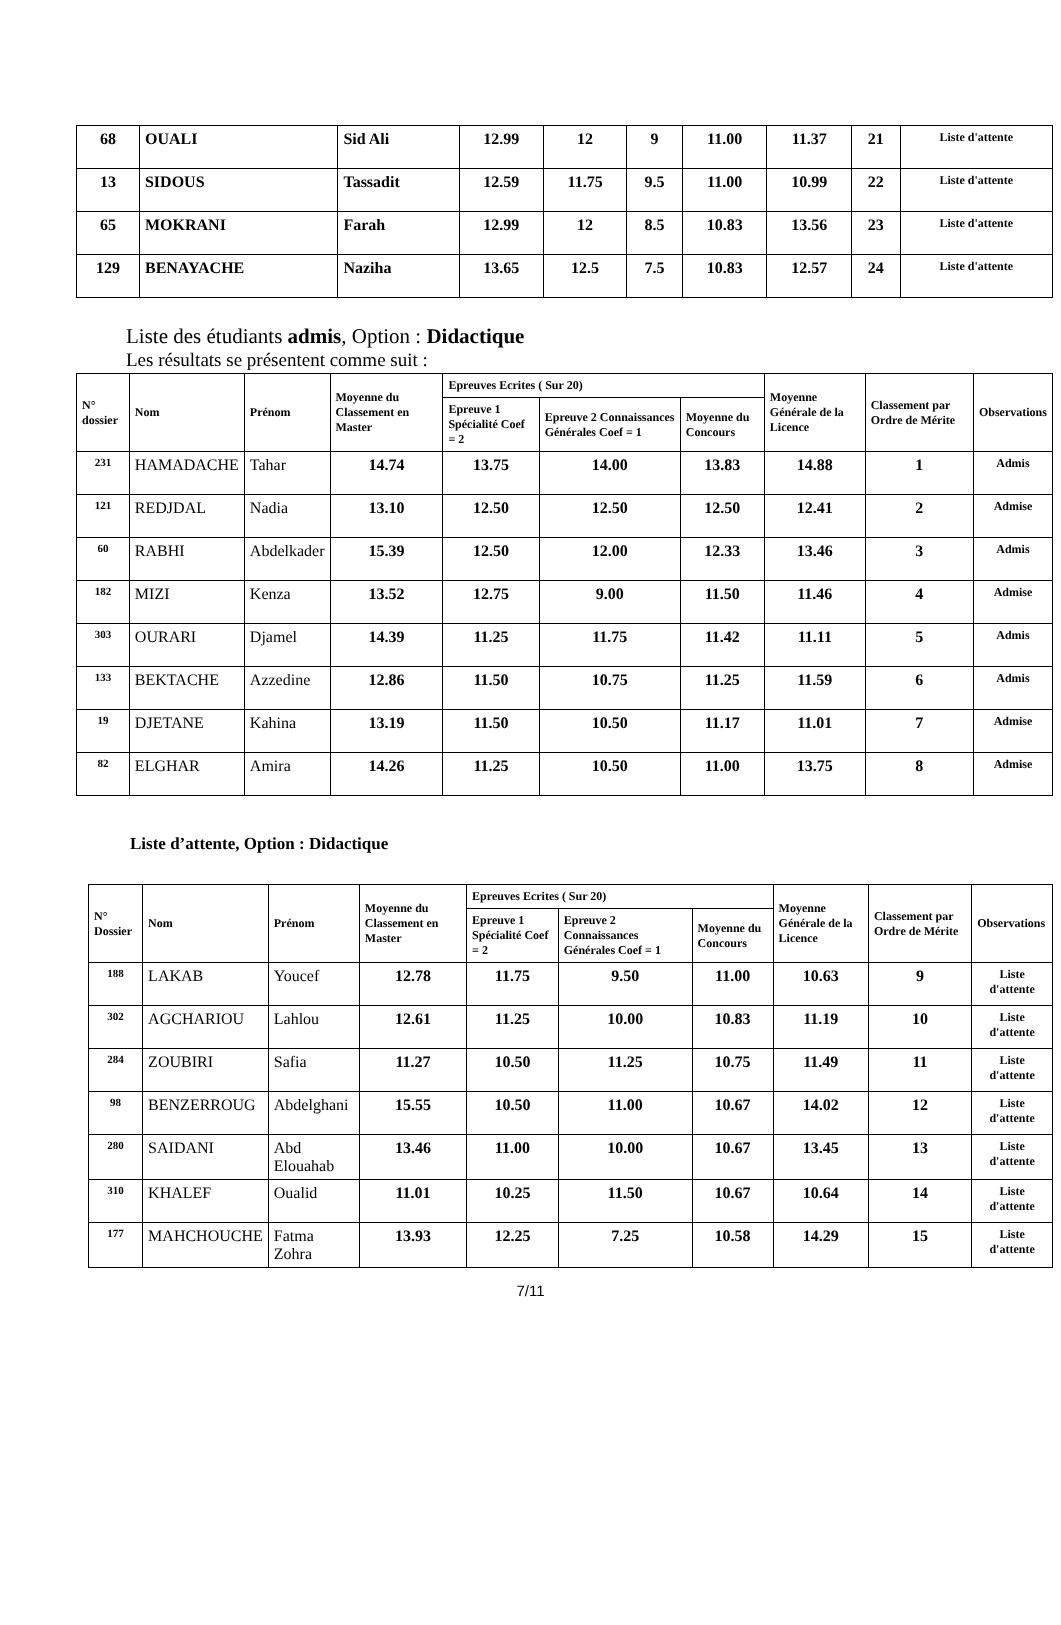| 68 | OUALI | Sid Ali | 12.99 | 12 | 9 | 11.00 | 11.37 | 21 | Liste d'attente |
| 13 | SIDOUS | Tassadit | 12.59 | 11.75 | 9.5 | 11.00 | 10.99 | 22 | Liste d'attente |
| 65 | MOKRANI | Farah | 12.99 | 12 | 8.5 | 10.83 | 13.56 | 23 | Liste d'attente |
| 129 | BENAYACHE | Naziha | 13.65 | 12.5 | 7.5 | 10.83 | 12.57 | 24 | Liste d'attente |
Liste des étudiants admis, Option : Didactique
Les résultats se présentent comme suit :
| N° dossier | Nom | Prénom | Moyenne du Classement en Master | Epreuves Ecrites ( Sur 20) | | | Moyenne Générale de la Licence | Classement par Ordre de Mérite | Observations |
| --- | --- | --- | --- | --- | --- | --- | --- | --- | --- |
| | | | | Epreuve 1 Spécialité Coef = 2 | Epreuve 2 Connaissances Générales Coef = 1 | Moyenne du Concours | | | |
| 231 | HAMADACHE | Tahar | 14.74 | 13.75 | 14.00 | 13.83 | 14.88 | 1 | Admis |
| 121 | REDJDAL | Nadia | 13.10 | 12.50 | 12.50 | 12.50 | 12.41 | 2 | Admise |
| 60 | RABHI | Abdelkader | 15.39 | 12.50 | 12.00 | 12.33 | 13.46 | 3 | Admis |
| 182 | MIZI | Kenza | 13.52 | 12.75 | 9.00 | 11.50 | 11.46 | 4 | Admise |
| 303 | OURARI | Djamel | 14.39 | 11.25 | 11.75 | 11.42 | 11.11 | 5 | Admis |
| 133 | BEKTACHE | Azzedine | 12.86 | 11.50 | 10.75 | 11.25 | 11.59 | 6 | Admis |
| 19 | DJETANE | Kahina | 13.19 | 11.50 | 10.50 | 11.17 | 11.01 | 7 | Admise |
| 82 | ELGHAR | Amira | 14.26 | 11.25 | 10.50 | 11.00 | 13.75 | 8 | Admise |
Liste d’attente, Option : Didactique
| N° Dossier | Nom | Prénom | Moyenne du Classement en Master | Epreuves Ecrites ( Sur 20) | | | Moyenne Générale de la Licence | Classement par Ordre de Mérite | Observations |
| --- | --- | --- | --- | --- | --- | --- | --- | --- | --- |
| | | | | Epreuve 1 Spécialité Coef = 2 | Epreuve 2 Connaissances Générales Coef = 1 | Moyenne du Concours | | | |
| 188 | LAKAB | Youcef | 12.78 | 11.75 | 9.50 | 11.00 | 10.63 | 9 | Liste d'attente |
| 302 | AGCHARIOU | Lahlou | 12.61 | 11.25 | 10.00 | 10.83 | 11.19 | 10 | Liste d'attente |
| 284 | ZOUBIRI | Safia | 11.27 | 10.50 | 11.25 | 10.75 | 11.49 | 11 | Liste d'attente |
| 98 | BENZERROUG | Abdelghani | 15.55 | 10.50 | 11.00 | 10.67 | 14.02 | 12 | Liste d'attente |
| 280 | SAIDANI | Abd Elouahab | 13.46 | 11.00 | 10.00 | 10.67 | 13.45 | 13 | Liste d'attente |
| 310 | KHALEF | Oualid | 11.01 | 10.25 | 11.50 | 10.67 | 10.64 | 14 | Liste d'attente |
| 177 | MAHCHOUCHE | Fatma Zohra | 13.93 | 12.25 | 7.25 | 10.58 | 14.29 | 15 | Liste d'attente |
7/11